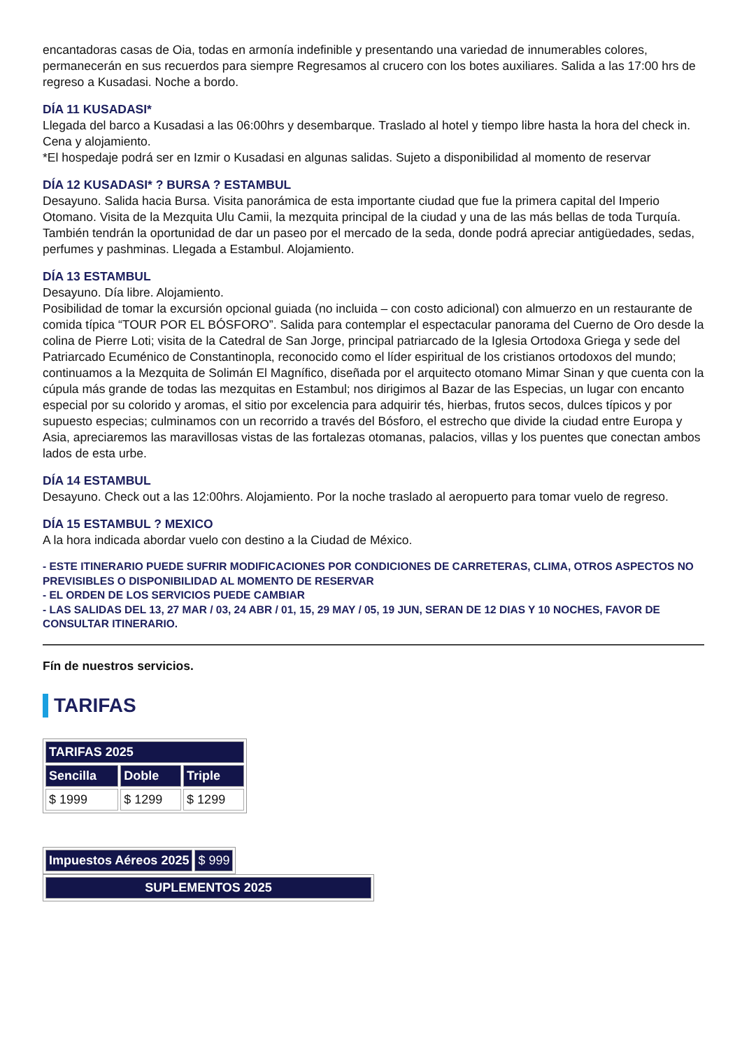encantadoras casas de Oia, todas en armonía indefinible y presentando una variedad de innumerables colores, permanecerán en sus recuerdos para siempre Regresamos al crucero con los botes auxiliares. Salida a las 17:00 hrs de regreso a Kusadasi. Noche a bordo.
DÍA 11 KUSADASI*
Llegada del barco a Kusadasi a las 06:00hrs y desembarque. Traslado al hotel y tiempo libre hasta la hora del check in. Cena y alojamiento.
*El hospedaje podrá ser en Izmir o Kusadasi en algunas salidas. Sujeto a disponibilidad al momento de reservar
DÍA 12 KUSADASI* ? BURSA ? ESTAMBUL
Desayuno. Salida hacia Bursa. Visita panorámica de esta importante ciudad que fue la primera capital del Imperio Otomano. Visita de la Mezquita Ulu Camii, la mezquita principal de la ciudad y una de las más bellas de toda Turquía. También tendrán la oportunidad de dar un paseo por el mercado de la seda, donde podrá apreciar antigüedades, sedas, perfumes y pashminas. Llegada a Estambul. Alojamiento.
DÍA 13 ESTAMBUL
Desayuno. Día libre. Alojamiento.
Posibilidad de tomar la excursión opcional guiada (no incluida – con costo adicional) con almuerzo en un restaurante de comida típica “TOUR POR EL BÓSFORO”. Salida para contemplar el espectacular panorama del Cuerno de Oro desde la colina de Pierre Loti; visita de la Catedral de San Jorge, principal patriarcado de la Iglesia Ortodoxa Griega y sede del Patriarcado Ecuménico de Constantinopla, reconocido como el líder espiritual de los cristianos ortodoxos del mundo; continuamos a la Mezquita de Solimán El Magnífico, diseñada por el arquitecto otomano Mimar Sinan y que cuenta con la cúpula más grande de todas las mezquitas en Estambul; nos dirigimos al Bazar de las Especias, un lugar con encanto especial por su colorido y aromas, el sitio por excelencia para adquirir tés, hierbas, frutos secos, dulces típicos y por supuesto especias; culminamos con un recorrido a través del Bósforo, el estrecho que divide la ciudad entre Europa y Asia, apreciaremos las maravillosas vistas de las fortalezas otomanas, palacios, villas y los puentes que conectan ambos lados de esta urbe.
DÍA 14 ESTAMBUL
Desayuno. Check out a las 12:00hrs. Alojamiento. Por la noche traslado al aeropuerto para tomar vuelo de regreso.
DÍA 15 ESTAMBUL ? MEXICO
A la hora indicada abordar vuelo con destino a la Ciudad de México.
- ESTE ITINERARIO PUEDE SUFRIR MODIFICACIONES POR CONDICIONES DE CARRETERAS, CLIMA, OTROS ASPECTOS NO PREVISIBLES O DISPONIBILIDAD AL MOMENTO DE RESERVAR
- EL ORDEN DE LOS SERVICIOS PUEDE CAMBIAR
- LAS SALIDAS DEL 13, 27 MAR / 03, 24 ABR / 01, 15, 29 MAY / 05, 19 JUN, SERAN DE 12 DIAS Y 10 NOCHES, FAVOR DE CONSULTAR ITINERARIO.
Fín de nuestros servicios.
TARIFAS
| TARIFAS 2025 | | |
| --- | --- | --- |
| Sencilla | Doble | Triple |
| $ 1999 | $ 1299 | $ 1299 |
| Impuestos Aéreos 2025 | $ 999 |
| SUPLEMENTOS 2025 |
| --- |